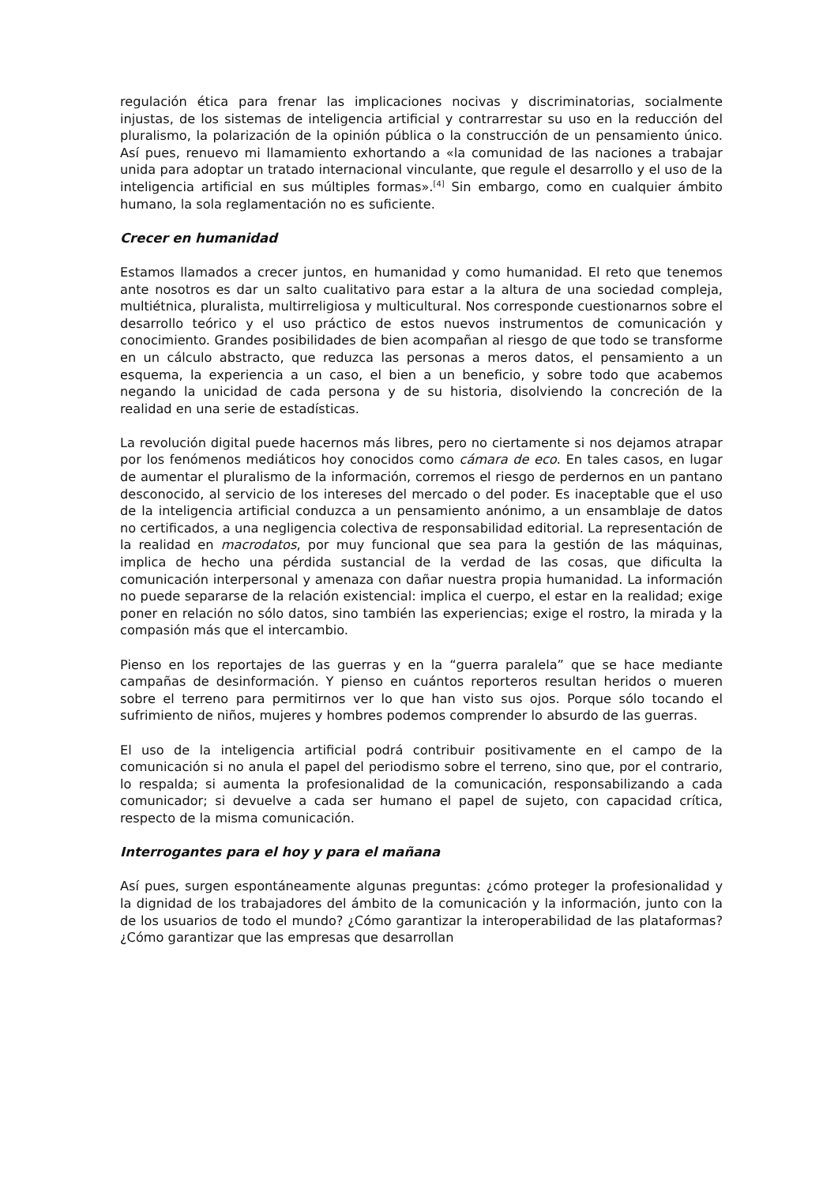regulación ética para frenar las implicaciones nocivas y discriminatorias, socialmente injustas, de los sistemas de inteligencia artificial y contrarrestar su uso en la reducción del pluralismo, la polarización de la opinión pública o la construcción de un pensamiento único. Así pues, renuevo mi llamamiento exhortando a «la comunidad de las naciones a trabajar unida para adoptar un tratado internacional vinculante, que regule el desarrollo y el uso de la inteligencia artificial en sus múltiples formas».<sup>[4]</sup> Sin embargo, como en cualquier ámbito humano, la sola reglamentación no es suficiente.
Crecer en humanidad
Estamos llamados a crecer juntos, en humanidad y como humanidad. El reto que tenemos ante nosotros es dar un salto cualitativo para estar a la altura de una sociedad compleja, multiétnica, pluralista, multirreligiosa y multicultural. Nos corresponde cuestionarnos sobre el desarrollo teórico y el uso práctico de estos nuevos instrumentos de comunicación y conocimiento. Grandes posibilidades de bien acompañan al riesgo de que todo se transforme en un cálculo abstracto, que reduzca las personas a meros datos, el pensamiento a un esquema, la experiencia a un caso, el bien a un beneficio, y sobre todo que acabemos negando la unicidad de cada persona y de su historia, disolviendo la concreción de la realidad en una serie de estadísticas.
La revolución digital puede hacernos más libres, pero no ciertamente si nos dejamos atrapar por los fenómenos mediáticos hoy conocidos como cámara de eco. En tales casos, en lugar de aumentar el pluralismo de la información, corremos el riesgo de perdernos en un pantano desconocido, al servicio de los intereses del mercado o del poder. Es inaceptable que el uso de la inteligencia artificial conduzca a un pensamiento anónimo, a un ensamblaje de datos no certificados, a una negligencia colectiva de responsabilidad editorial. La representación de la realidad en macrodatos, por muy funcional que sea para la gestión de las máquinas, implica de hecho una pérdida sustancial de la verdad de las cosas, que dificulta la comunicación interpersonal y amenaza con dañar nuestra propia humanidad. La información no puede separarse de la relación existencial: implica el cuerpo, el estar en la realidad; exige poner en relación no sólo datos, sino también las experiencias; exige el rostro, la mirada y la compasión más que el intercambio.
Pienso en los reportajes de las guerras y en la “guerra paralela” que se hace mediante campañas de desinformación. Y pienso en cuántos reporteros resultan heridos o mueren sobre el terreno para permitirnos ver lo que han visto sus ojos. Porque sólo tocando el sufrimiento de niños, mujeres y hombres podemos comprender lo absurdo de las guerras.
El uso de la inteligencia artificial podrá contribuir positivamente en el campo de la comunicación si no anula el papel del periodismo sobre el terreno, sino que, por el contrario, lo respalda; si aumenta la profesionalidad de la comunicación, responsabilizando a cada comunicador; si devuelve a cada ser humano el papel de sujeto, con capacidad crítica, respecto de la misma comunicación.
Interrogantes para el hoy y para el mañana
Así pues, surgen espontáneamente algunas preguntas: ¿cómo proteger la profesionalidad y la dignidad de los trabajadores del ámbito de la comunicación y la información, junto con la de los usuarios de todo el mundo? ¿Cómo garantizar la interoperabilidad de las plataformas? ¿Cómo garantizar que las empresas que desarrollan